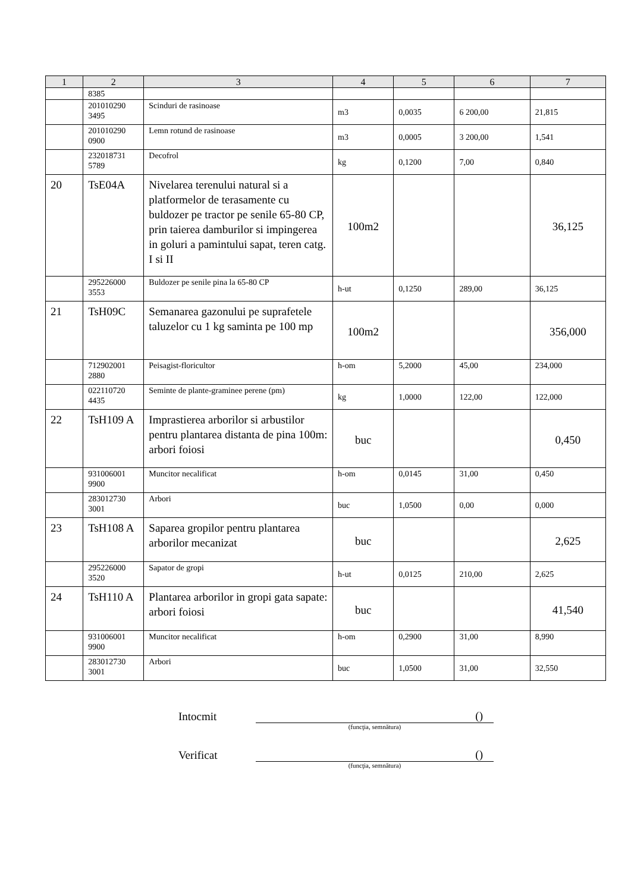| 1 | 2 | 3 | 4 | 5 | 6 | 7 |
| --- | --- | --- | --- | --- | --- | --- |
| | 8385 | | | | | |
| | 201010290 3495 | Scinduri de rasinoase | m3 | 0,0035 | 6 200,00 | 21,815 |
| | 201010290 0900 | Lemn rotund de rasinoase | m3 | 0,0005 | 3 200,00 | 1,541 |
| | 232018731 5789 | Decofrol | kg | 0,1200 | 7,00 | 0,840 |
| 20 | TsE04A | Nivelarea terenului natural si a platformelor de terasamente cu buldozer pe tractor pe senile 65-80 CP, prin taierea damburilor si impingerea in goluri a pamintului sapat, teren catg. I si II | 100m2 | | | 36,125 |
| | 295226000 3553 | Buldozer pe senile pina la 65-80 CP | h-ut | 0,1250 | 289,00 | 36,125 |
| 21 | TsH09C | Semanarea gazonului pe suprafetele taluzelor cu 1 kg saminta pe 100 mp | 100m2 | | | 356,000 |
| | 712902001 2880 | Peisagist-floricultor | h-om | 5,2000 | 45,00 | 234,000 |
| | 022110720 4435 | Seminte de plante-graminee perene (pm) | kg | 1,0000 | 122,00 | 122,000 |
| 22 | TsH109 A | Imprastierea arborilor si arbustilor pentru plantarea distanta de pina 100m: arbori foiosi | buc | | | 0,450 |
| | 931006001 9900 | Muncitor necalificat | h-om | 0,0145 | 31,00 | 0,450 |
| | 283012730 3001 | Arbori | buc | 1,0500 | 0,00 | 0,000 |
| 23 | TsH108 A | Saparea gropilor pentru plantarea arborilor mecanizat | buc | | | 2,625 |
| | 295226000 3520 | Sapator de gropi | h-ut | 0,0125 | 210,00 | 2,625 |
| 24 | TsH110 A | Plantarea arborilor in gropi gata sapate: arbori foiosi | buc | | | 41,540 |
| | 931006001 9900 | Muncitor necalificat | h-om | 0,2900 | 31,00 | 8,990 |
| | 283012730 3001 | Arbori | buc | 1,0500 | 31,00 | 32,550 |
Intocmit
()
(funcţia, semnătura)
Verificat
()
(funcţia, semnătura)